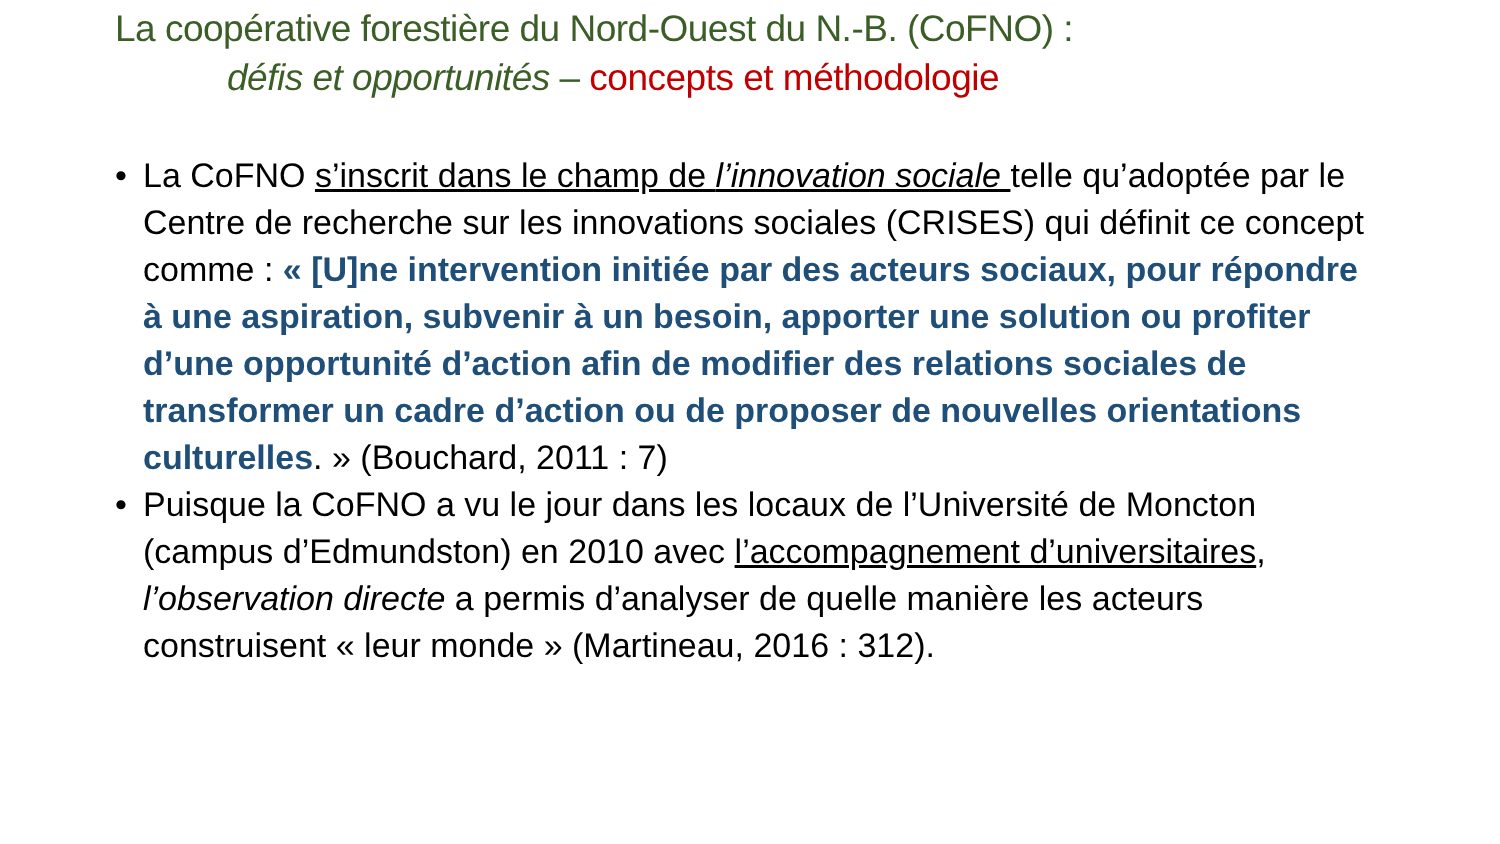La coopérative forestière du Nord-Ouest du N.-B. (CoFNO) :
défis et opportunités – concepts et méthodologie
• La CoFNO s’inscrit dans le champ de l’innovation sociale telle qu’adoptée par le Centre de recherche sur les innovations sociales (CRISES) qui définit ce concept comme : « [U]ne intervention initiée par des acteurs sociaux, pour répondre à une aspiration, subvenir à un besoin, apporter une solution ou profiter d’une opportunité d’action afin de modifier des relations sociales de transformer un cadre d’action ou de proposer de nouvelles orientations culturelles. » (Bouchard, 2011 : 7)
• Puisque la CoFNO a vu le jour dans les locaux de l’Université de Moncton (campus d’Edmundston) en 2010 avec l’accompagnement d’universitaires, l’observation directe a permis d’analyser de quelle manière les acteurs construisent « leur monde » (Martineau, 2016 : 312).